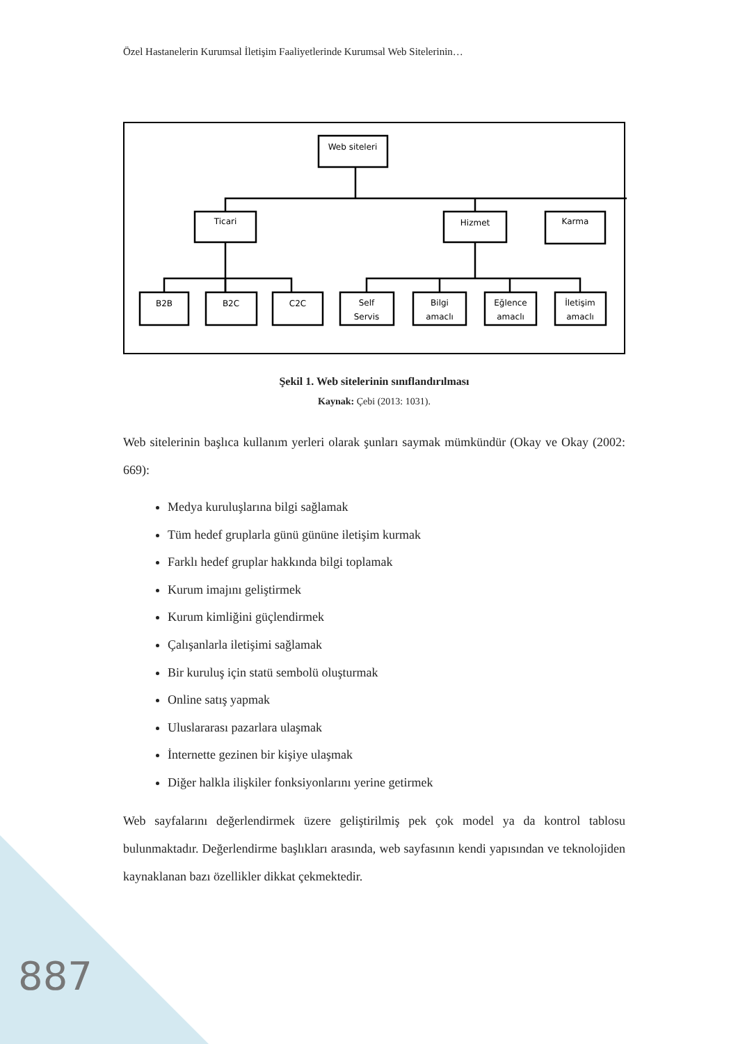Özel Hastanelerin Kurumsal İletişim Faaliyetlerinde Kurumsal Web Sitelerinin…
Web siteleri
Ticari
Hizmet
Karma
B2B
B2C
C2C
Self
Servis
Bilgi
amaclı
Eğlence
amaclı
İletişim
amaclı
Şekil 1. Web sitelerinin sınıflandırılması
Kaynak: Çebi (2013: 1031).
Web sitelerinin başlıca kullanım yerleri olarak şunları saymak mümkündür (Okay ve Okay (2002: 669):
Medya kuruluşlarına bilgi sağlamak
Tüm hedef gruplarla günü gününe iletişim kurmak
Farklı hedef gruplar hakkında bilgi toplamak
Kurum imajını geliştirmek
Kurum kimliğini güçlendirmek
Çalışanlarla iletişimi sağlamak
Bir kuruluş için statü sembolü oluşturmak
Online satış yapmak
Uluslararası pazarlara ulaşmak
İnternette gezinen bir kişiye ulaşmak
Diğer halkla ilişkiler fonksiyonlarını yerine getirmek
Web sayfalarını değerlendirmek üzere geliştirilmiş pek çok model ya da kontrol tablosu bulunmaktadır. Değerlendirme başlıkları arasında, web sayfasının kendi yapısından ve teknolojiden kaynaklanan bazı özellikler dikkat çekmektedir.
887